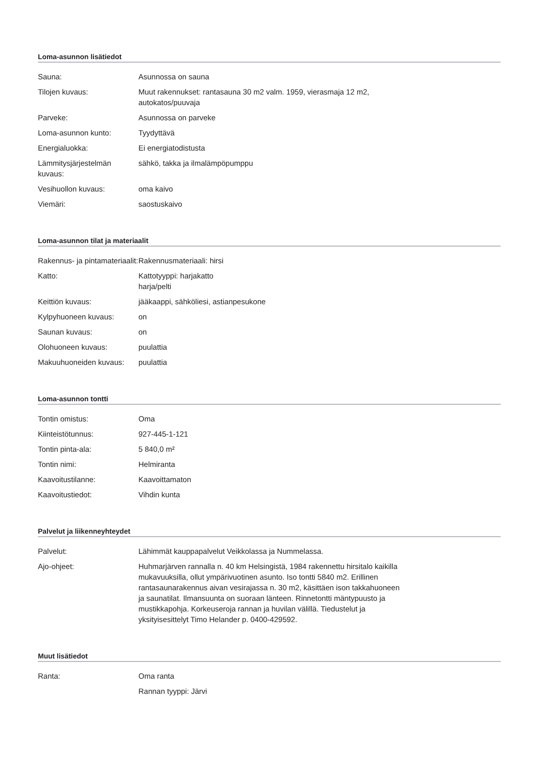Loma-asunnon lisätiedot
| Sauna: | Asunnossa on sauna |
| Tilojen kuvaus: | Muut rakennukset: rantasauna 30 m2 valm. 1959, vierasmaja 12 m2, autokatos/puuvaja |
| Parveke: | Asunnossa on parveke |
| Loma-asunnon kunto: | Tyydyttävä |
| Energialuokka: | Ei energiatodistusta |
| Lämmitysjärjestelmän kuvaus: | sähkö, takka ja ilmalämpöpumppu |
| Vesihuollon kuvaus: | oma kaivo |
| Viemäri: | saostuskaivo |
Loma-asunnon tilat ja materiaalit
| Rakennus- ja pintamateriaalit: | Rakennusmateriaali: hirsi |
| Katto: | Kattotyyppi: harjakatto harja/pelti |
| Keittiön kuvaus: | jääkaappi, sähköliesi, astianpesukone |
| Kylpyhuoneen kuvaus: | on |
| Saunan kuvaus: | on |
| Olohuoneen kuvaus: | puulattia |
| Makuuhuoneiden kuvaus: | puulattia |
Loma-asunnon tontti
| Tontin omistus: | Oma |
| Kiinteistötunnus: | 927-445-1-121 |
| Tontin pinta-ala: | 5 840,0 m² |
| Tontin nimi: | Helmiranta |
| Kaavoitustilanne: | Kaavoittamaton |
| Kaavoitustiedot: | Vihdin kunta |
Palvelut ja liikenneyhteydet
| Palvelut: | Lähimmät kauppapalvelut Veikkolassa ja Nummelassa. |
| Ajo-ohjeet: | Huhmarjärven rannalla n. 40 km Helsingistä, 1984 rakennettu hirsitalo kaikilla mukavuuksilla, ollut ympärivuotinen asunto. Iso tontti 5840 m2. Erillinen rantasaunarakennus aivan vesirajassa n. 30 m2, käsittäen ison takkahuoneen ja saunatilat. Ilmansuunta on suoraan länteen. Rinnetontti mäntypuusto ja mustikkapohja. Korkeuseroja rannan ja huvilan välillä. Tiedustelut ja yksityisesittelyt Timo Helander p. 0400-429592. |
Muut lisätiedot
| Ranta: | Oma ranta |
| | Rannan tyyppi: Järvi |